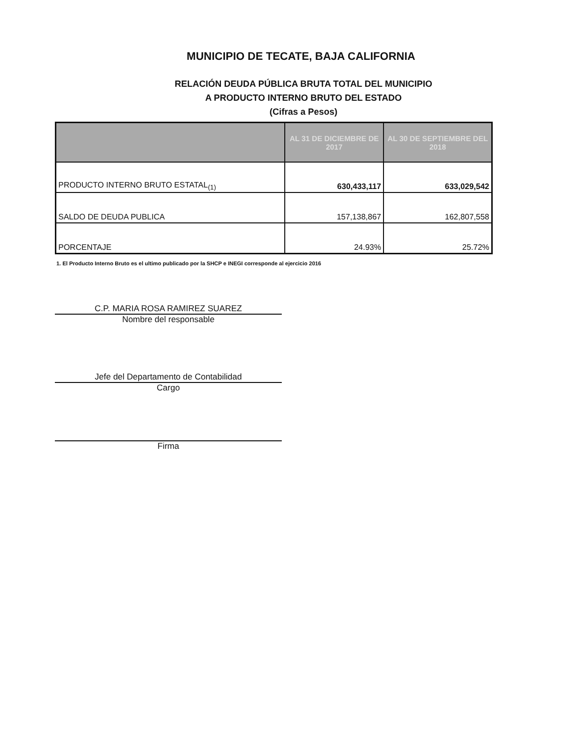MUNICIPIO DE TECATE, BAJA CALIFORNIA
RELACIÓN DEUDA PÚBLICA BRUTA TOTAL DEL MUNICIPIO
A PRODUCTO INTERNO BRUTO DEL ESTADO
(Cifras a Pesos)
| | AL 31 DE DICIEMBRE DE 2017 | AL 30 DE SEPTIEMBRE DEL 2018 |
| --- | --- | --- |
| PRODUCTO INTERNO BRUTO ESTATAL<sub>(1)</sub> | 630,433,117 | 633,029,542 |
| SALDO DE DEUDA PUBLICA | 157,138,867 | 162,807,558 |
| PORCENTAJE | 24.93% | 25.72% |
1. El Producto Interno Bruto es el ultimo publicado por la SHCP e INEGI corresponde al ejercicio 2016
C.P. MARIA ROSA RAMIREZ SUAREZ
Nombre del responsable
Jefe del Departamento de Contabilidad
Cargo
Firma